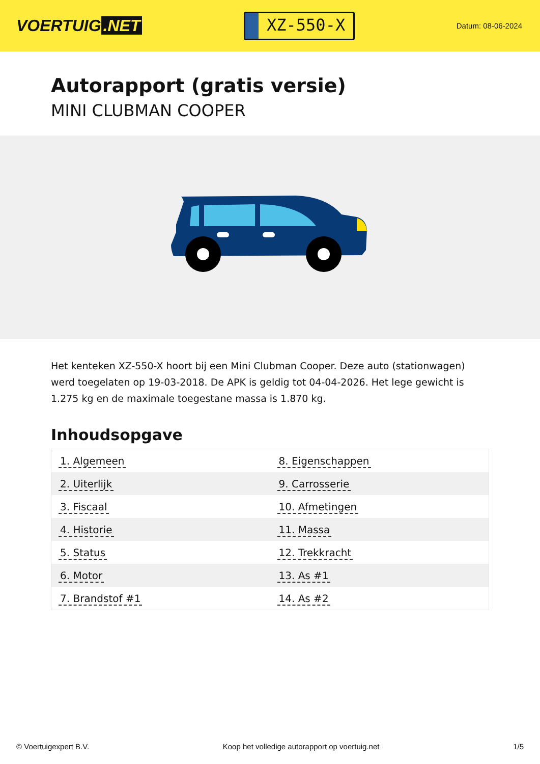VOERTUIG.NET
XZ-550-X
Datum: 08-06-2024
Autorapport (gratis versie)
MINI CLUBMAN COOPER
Het kenteken XZ-550-X hoort bij een Mini Clubman Cooper. Deze auto (stationwagen) werd toegelaten op 19-03-2018. De APK is geldig tot 04-04-2026. Het lege gewicht is 1.275 kg en de maximale toegestane massa is 1.870 kg.
Inhoudsopgave
| 1. Algemeen | 8. Eigenschappen |
| 2. Uiterlijk | 9. Carrosserie |
| 3. Fiscaal | 10. Afmetingen |
| 4. Historie | 11. Massa |
| 5. Status | 12. Trekkracht |
| 6. Motor | 13. As #1 |
| 7. Brandstof #1 | 14. As #2 |
© Voertuigexpert B.V. Koop het volledige autorapport op voertuig.net
1/5